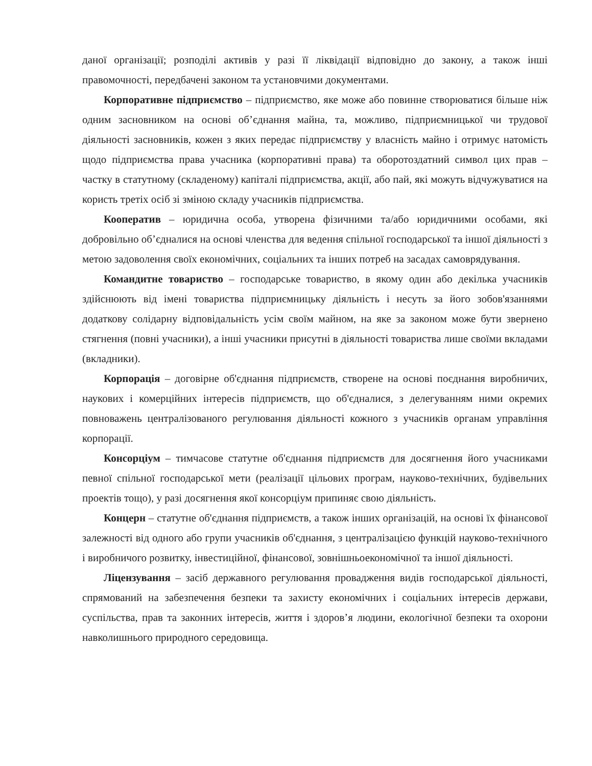даної організації; розподілі активів у разі її ліквідації відповідно до закону, а також інші правомочності, передбачені законом та установчими документами.
Корпоративне підприємство – підприємство, яке може або повинне створюватися більше ніж одним засновником на основі об’єднання майна, та, можливо, підприємницької чи трудової діяльності засновників, кожен з яких передає підприємству у власність майно і отримує натомість щодо підприємства права учасника (корпоративні права) та оборотоздатний символ цих прав – частку в статутному (складеному) капіталі підприємства, акції, або пай, які можуть відчужуватися на користь третіх осіб зі зміною складу учасників підприємства.
Кооператив – юридична особа, утворена фізичними та/або юридичними особами, які добровільно об’єдналися на основі членства для ведення спільної господарської та іншої діяльності з метою задоволення своїх економічних, соціальних та інших потреб на засадах самоврядування.
Командитне товариство – господарське товариство, в якому один або декілька учасників здійснюють від імені товариства підприємницьку діяльність і несуть за його зобов'язаннями додаткову солідарну відповідальність усім своїм майном, на яке за законом може бути звернено стягнення (повні учасники), а інші учасники присутні в діяльності товариства лише своїми вкладами (вкладники).
Корпорація – договірне об'єднання підприємств, створене на основі поєднання виробничих, наукових і комерційних інтересів підприємств, що об'єдналися, з делегуванням ними окремих повноважень централізованого регулювання діяльності кожного з учасників органам управління корпорації.
Консорціум – тимчасове статутне об'єднання підприємств для досягнення його учасниками певної спільної господарської мети (реалізації цільових програм, науково-технічних, будівельних проектів тощо), у разі досягнення якої консорціум припиняє свою діяльність.
Концерн – статутне об'єднання підприємств, а також інших організацій, на основі їх фінансової залежності від одного або групи учасників об'єднання, з централізацією функцій науково-технічного і виробничого розвитку, інвестиційної, фінансової, зовнішньоекономічної та іншої діяльності.
Ліцензування – засіб державного регулювання провадження видів господарської діяльності, спрямований на забезпечення безпеки та захисту економічних і соціальних інтересів держави, суспільства, прав та законних інтересів, життя і здоров’я людини, екологічної безпеки та охорони навколишнього природного середовища.